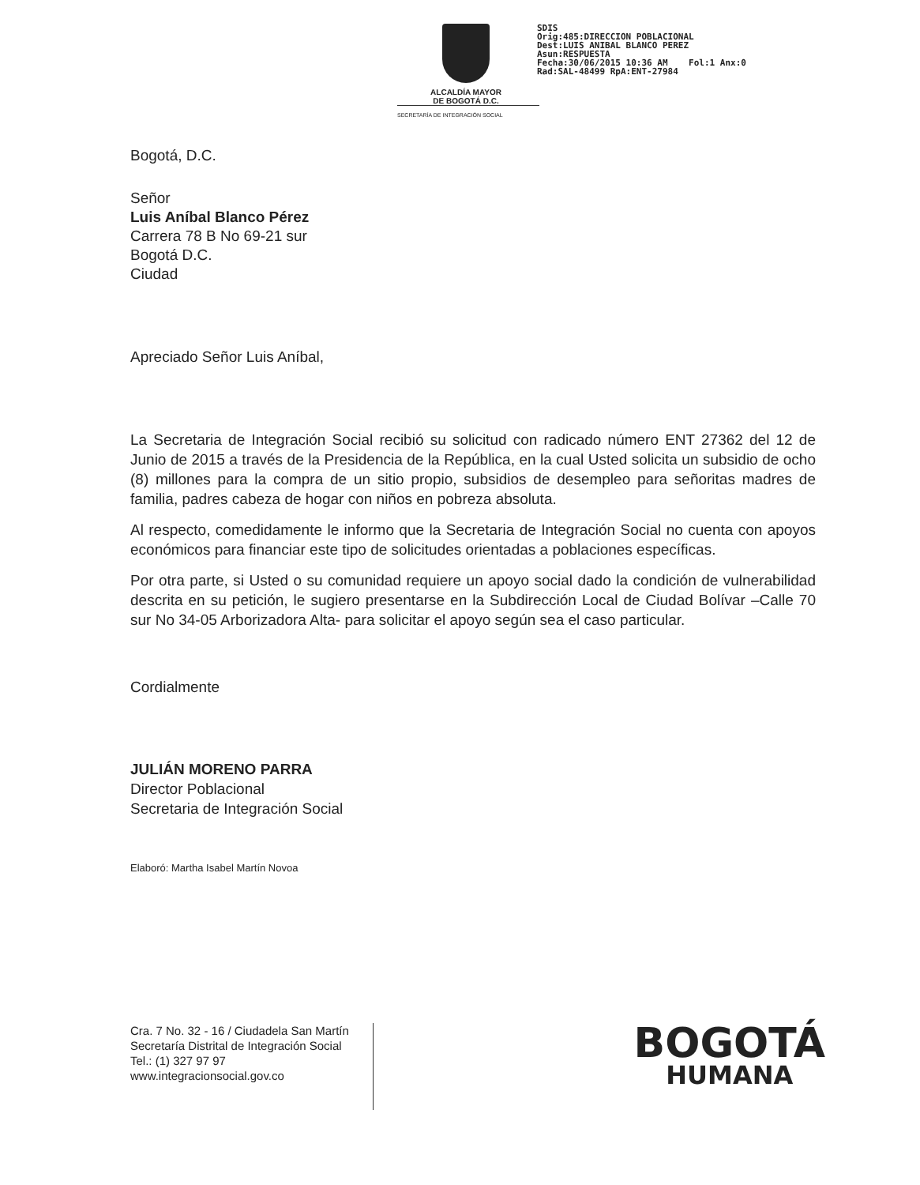ALCALDÍA MAYOR
DE BOGOTÁ D.C.
SDIS
Orig:485:DIRECCION POBLACIONAL
Dest:LUIS ANIBAL BLANCO PEREZ
Asun:RESPUESTA
Fecha:30/06/2015 10:36 AM Fol:1 Anx:0
Rad:SAL-48499 RpA:ENT-27984
SECRETARÍA DE INTEGRACIÓN SOCIAL
Bogotá, D.C.
Señor
Luis Aníbal Blanco Pérez
Carrera 78 B No 69-21 sur
Bogotá D.C.
Ciudad
Apreciado Señor Luis Aníbal,
La Secretaria de Integración Social recibió su solicitud con radicado número ENT 27362 del 12 de Junio de 2015 a través de la Presidencia de la República, en la cual Usted solicita un subsidio de ocho (8) millones para la compra de un sitio propio, subsidios de desempleo para señoritas madres de familia, padres cabeza de hogar con niños en pobreza absoluta.
Al respecto, comedidamente le informo que la Secretaria de Integración Social no cuenta con apoyos económicos para financiar este tipo de solicitudes orientadas a poblaciones específicas.
Por otra parte, si Usted o su comunidad requiere un apoyo social dado la condición de vulnerabilidad descrita en su petición, le sugiero presentarse en la Subdirección Local de Ciudad Bolívar –Calle 70 sur No 34-05 Arborizadora Alta- para solicitar el apoyo según sea el caso particular.
Cordialmente
JULIÁN MORENO PARRA
Director Poblacional
Secretaria de Integración Social
Elaboró: Martha Isabel Martín Novoa
Cra. 7 No. 32 - 16 / Ciudadela San Martín
Secretaría Distrital de Integración Social
Tel.: (1) 327 97 97
www.integracionsocial.gov.co
BOGOTÁ
HUMANA